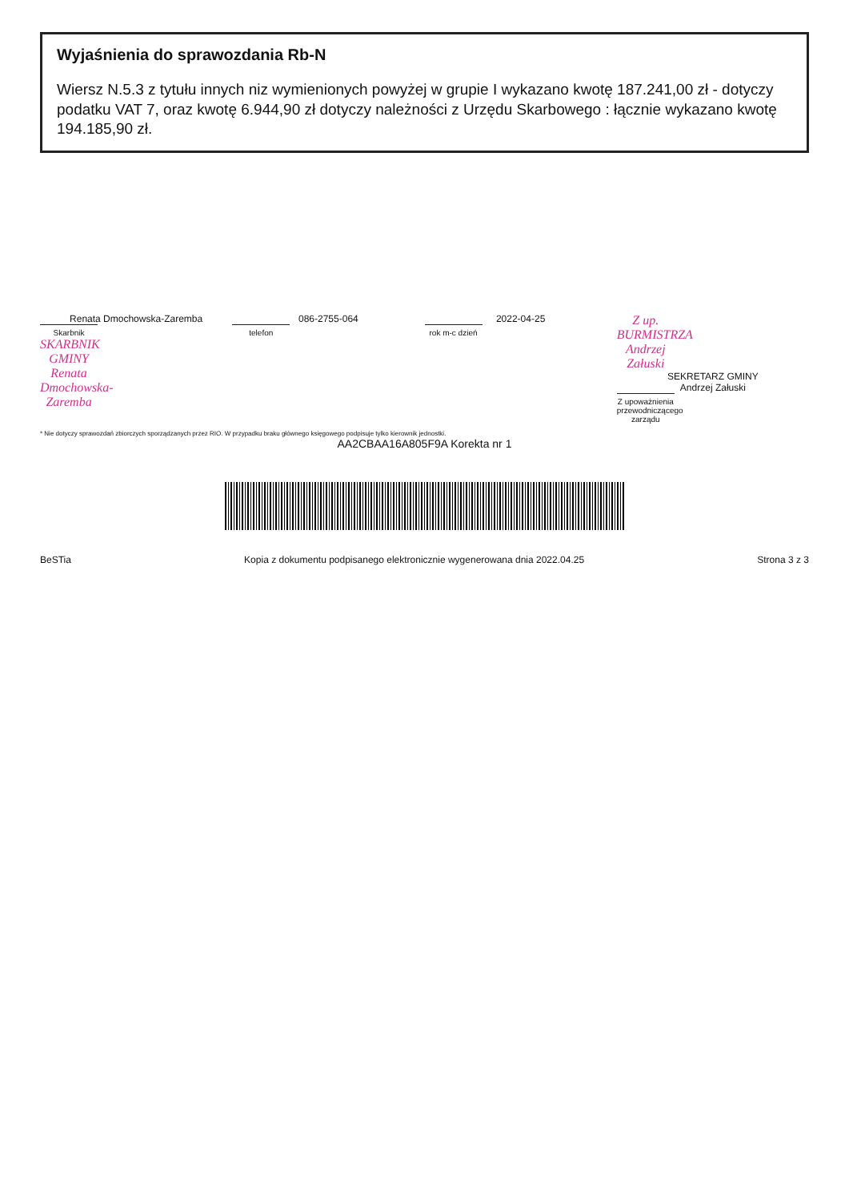Wyjaśnienia do sprawozdania Rb-N
Wiersz N.5.3 z tytułu innych niz wymienionych powyżej w grupie I wykazano kwotę 187.241,00 zł - dotyczy podatku VAT 7, oraz kwotę 6.944,90 zł dotyczy należności z Urzędu Skarbowego : łącznie wykazano kwotę 194.185,90 zł.
Renata Dmochowska-Zaremba
Skarbnik
SKARBNIK GMINY
Renata Dmochowska-Zaremba
086-2755-064
telefon
2022-04-25
rok m-c dzień
Z up. BURMISTRZA
Andrzej Załuski
SEKRETARZ GMINY
Andrzej Załuski
Z upoważnienia przewodniczącego zarządu
* Nie dotyczy sprawozdań zbiorczych sporządzanych przez RIO. W przypadku braku głównego księgowego podpisuje tylko kierownik jednostki.
AA2CBAA16A805F9A Korekta nr 1
BeSTia Kopia z dokumentu podpisanego elektronicznie wygenerowana dnia 2022.04.25 Strona 3 z 3